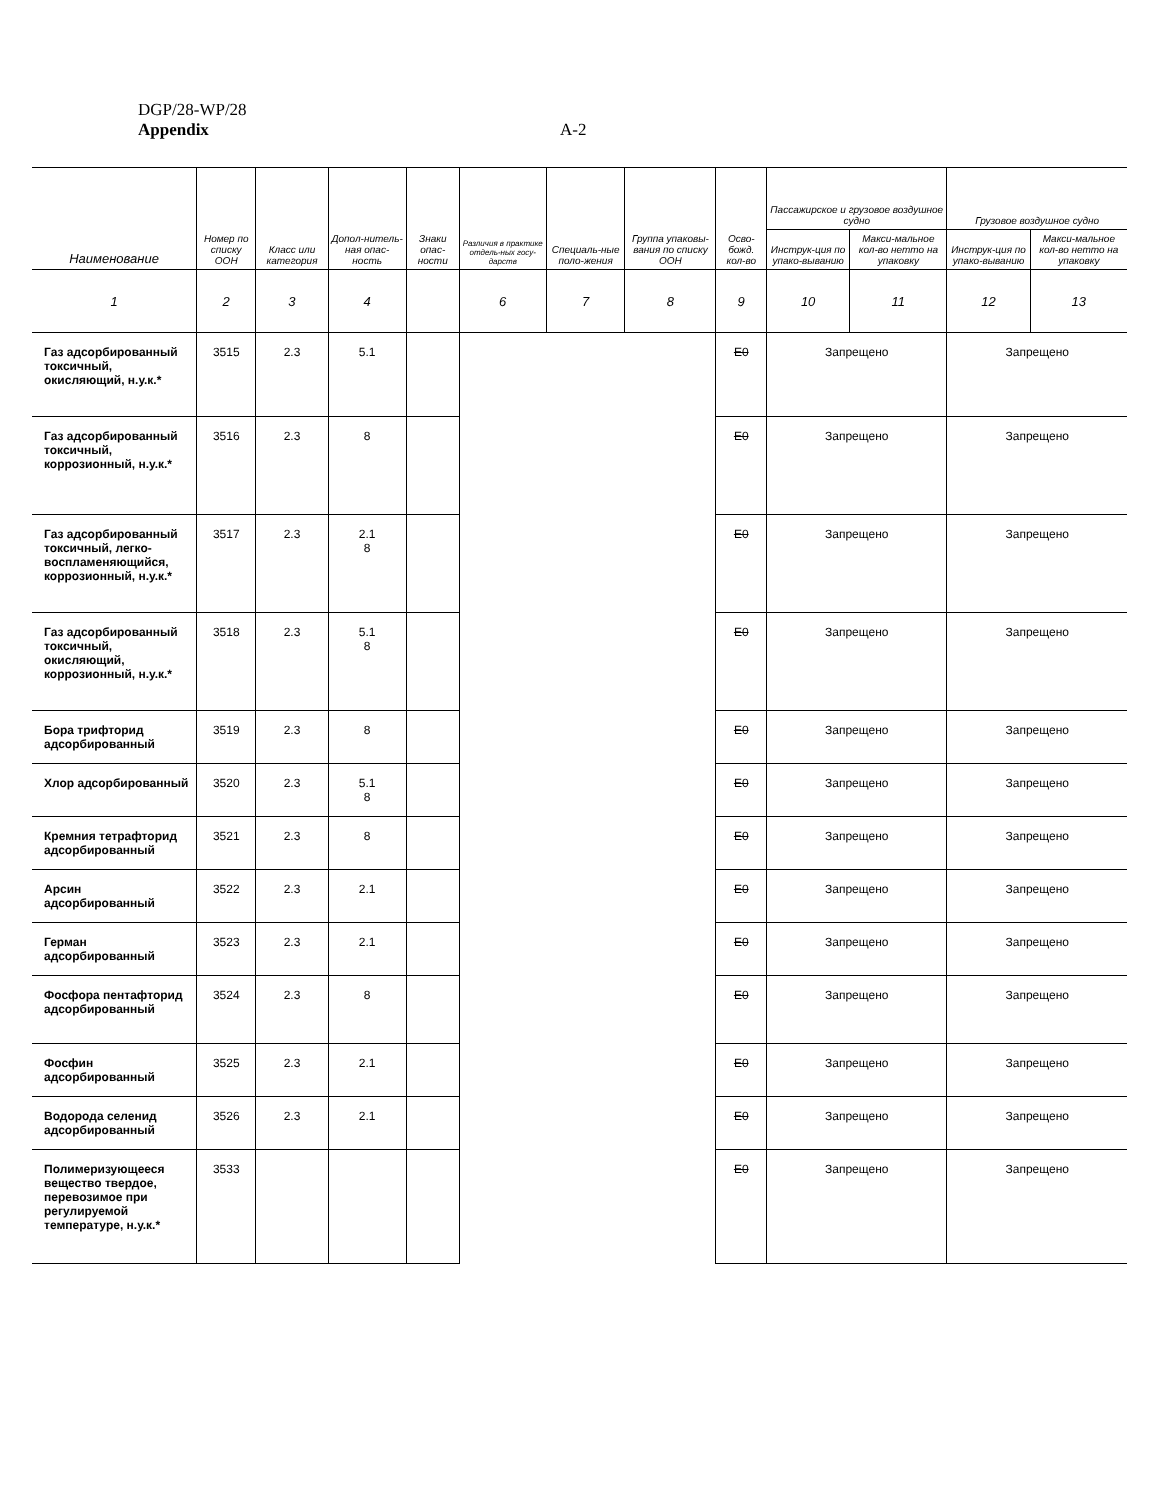DGP/28-WP/28
Appendix
A-2
| Наименование | Номер по списку ООН | Класс или категория | Допол-нитель-ная опас-ность | Знаки опас-ности | Различия в практике отдель-ных госу-дарств | Специаль-ные поло-жения | Группа упаковы-вания по списку ООН | Осво-божд. кол-во | Пассажирское и грузовое воздушное судно | | Грузовое воздушное судно | |
| --- | --- | --- | --- | --- | --- | --- | --- | --- | --- | --- | --- | --- |
| | | | | | | | | | Инструк-ция по упако-выванию | Макси-мальное кол-во нетто на упаковку | Инструк-ция по упако-выванию | Макси-мальное кол-во нетто на упаковку |
| 1 | 2 | 3 | 4 | | 6 | 7 | 8 | 9 | 10 | 11 | 12 | 13 |
| Газ адсорбированный токсичный, окисляющий, н.у.к.* | 3515 | 2.3 | 5.1 | | | | | E0 | Запрещено | | Запрещено | |
| Газ адсорбированный токсичный, коррозионный, н.у.к.* | 3516 | 2.3 | 8 | | | | | E0 | Запрещено | | Запрещено | |
| Газ адсорбированный токсичный, легко-воспламеняющийся, коррозионный, н.у.к.* | 3517 | 2.3 | 2.1 8 | | | | | E0 | Запрещено | | Запрещено | |
| Газ адсорбированный токсичный, окисляющий, коррозионный, н.у.к.* | 3518 | 2.3 | 5.1 8 | | | | | E0 | Запрещено | | Запрещено | |
| Бора трифторид адсорбированный | 3519 | 2.3 | 8 | | | | | E0 | Запрещено | | Запрещено | |
| Хлор адсорбированный | 3520 | 2.3 | 5.1 8 | | | | | E0 | Запрещено | | Запрещено | |
| Кремния тетрафторид адсорбированный | 3521 | 2.3 | 8 | | | | | E0 | Запрещено | | Запрещено | |
| Арсин адсорбированный | 3522 | 2.3 | 2.1 | | | | | E0 | Запрещено | | Запрещено | |
| Герман адсорбированный | 3523 | 2.3 | 2.1 | | | | | E0 | Запрещено | | Запрещено | |
| Фосфора пентафторид адсорбированный | 3524 | 2.3 | 8 | | | | | E0 | Запрещено | | Запрещено | |
| Фосфин адсорбированный | 3525 | 2.3 | 2.1 | | | | | E0 | Запрещено | | Запрещено | |
| Водорода селенид адсорбированный | 3526 | 2.3 | 2.1 | | | | | E0 | Запрещено | | Запрещено | |
| Полимеризующееся вещество твердое, перевозимое при регулируемой температуре, н.у.к.* | 3533 | | | | | | | E0 | Запрещено | | Запрещено | |